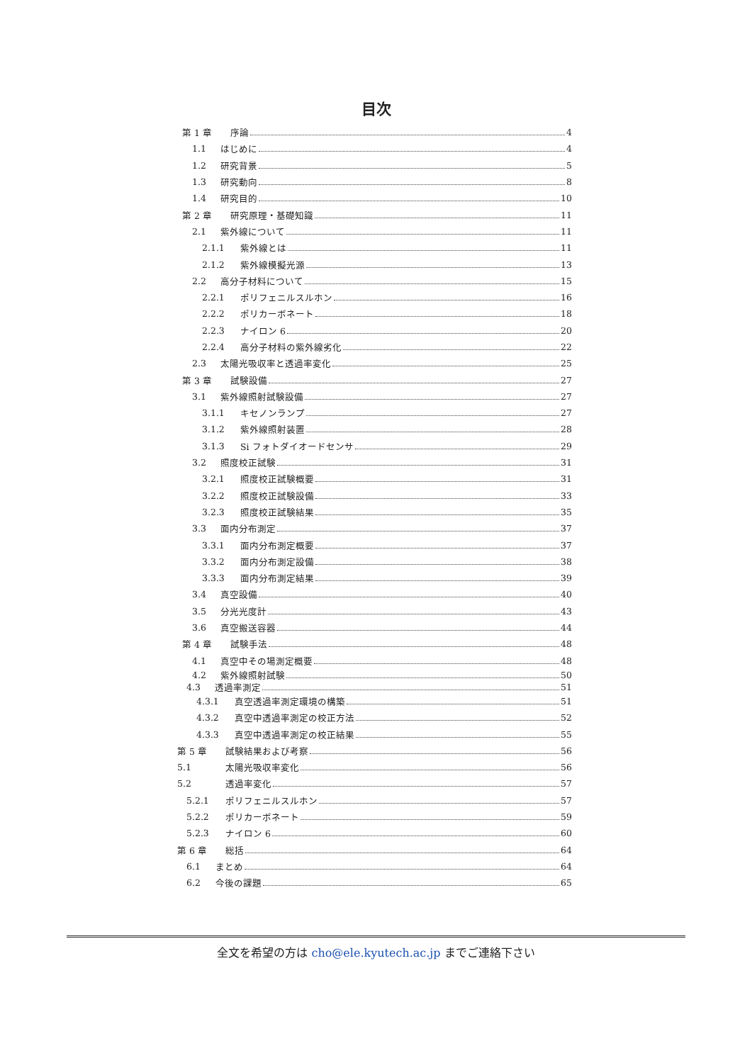目次
第 1 章 序論 4
1.1 はじめに 4
1.2 研究背景 5
1.3 研究動向 8
1.4 研究目的 10
第 2 章 研究原理・基礎知識 11
2.1 紫外線について 11
2.1.1 紫外線とは 11
2.1.2 紫外線模擬光源 13
2.2 高分子材料について 15
2.2.1 ポリフェニルスルホン 16
2.2.2 ポリカーボネート 18
2.2.3 ナイロン 6 20
2.2.4 高分子材料の紫外線劣化 22
2.3 太陽光吸収率と透過率変化 25
第 3 章 試験設備 27
3.1 紫外線照射試験設備 27
3.1.1 キセノンランプ 27
3.1.2 紫外線照射装置 28
3.1.3 Si フォトダイオードセンサ 29
3.2 照度校正試験 31
3.2.1 照度校正試験概要 31
3.2.2 照度校正試験設備 33
3.2.3 照度校正試験結果 35
3.3 面内分布測定 37
3.3.1 面内分布測定概要 37
3.3.2 面内分布測定設備 38
3.3.3 面内分布測定結果 39
3.4 真空設備 40
3.5 分光光度計 43
3.6 真空搬送容器 44
第 4 章 試験手法 48
4.1 真空中その場測定概要 48
4.2 紫外線照射試験 50
4.3 透過率測定 51
4.3.1 真空透過率測定環境の構築 51
4.3.2 真空中透過率測定の校正方法 52
4.3.3 真空中透過率測定の校正結果 55
第 5 章 試験結果および考察 56
5.1 太陽光吸収率変化 56
5.2 透過率変化 57
5.2.1 ポリフェニルスルホン 57
5.2.2 ポリカーボネート 59
5.2.3 ナイロン 6 60
第 6 章 総括 64
6.1 まとめ 64
6.2 今後の課題 65
全文を希望の方は cho@ele.kyutech.ac.jp までご連絡下さい